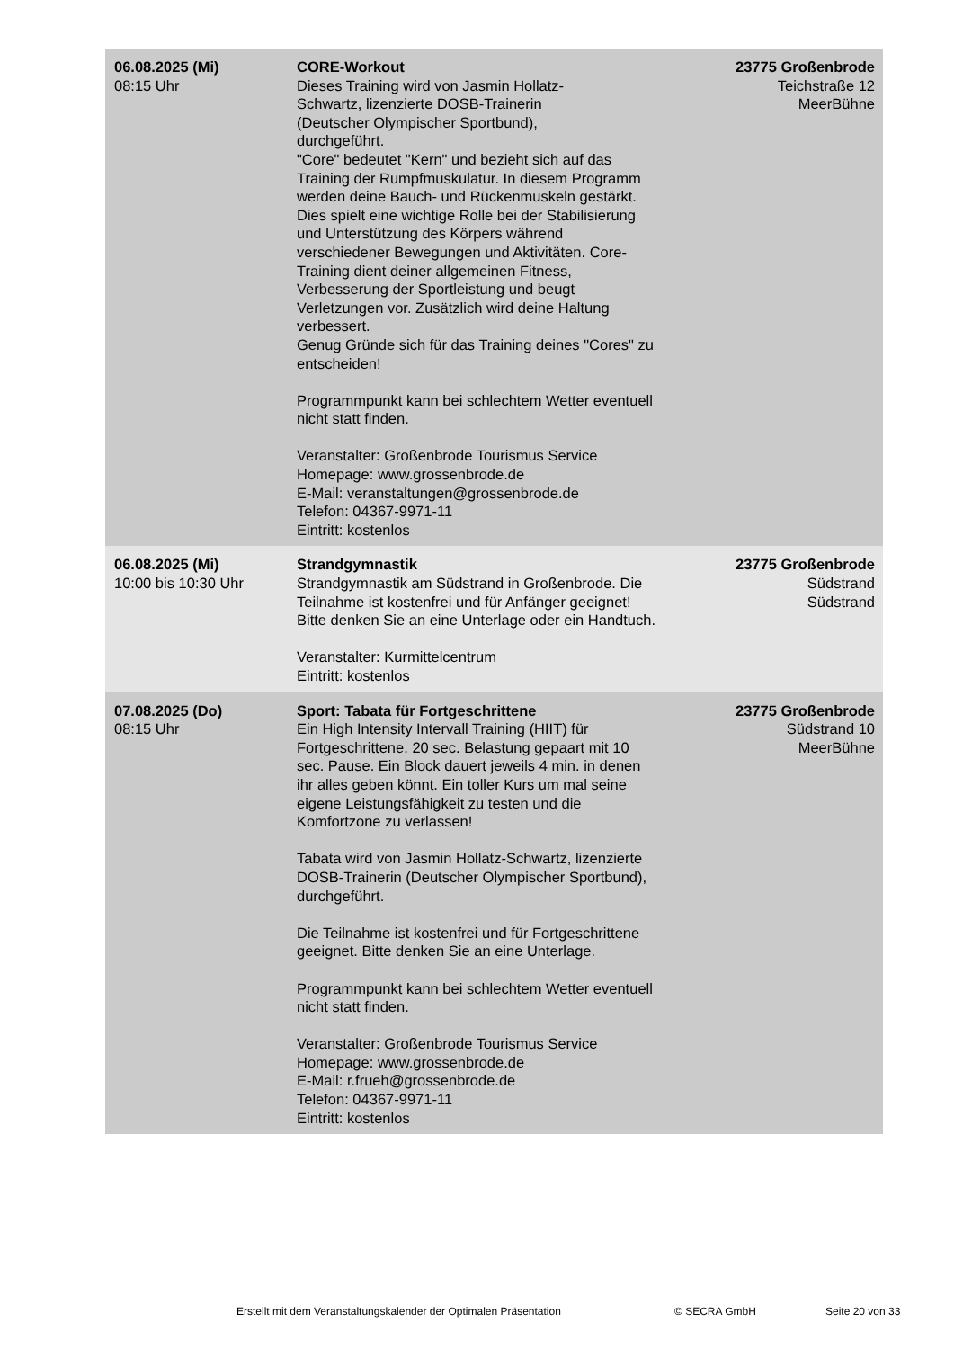| 06.08.2025 (Mi) 08:15 Uhr | CORE-Workout Dieses Training wird von Jasmin Hollatz- Schwartz, lizenzierte DOSB-Trainerin (Deutscher Olympischer Sportbund), durchgeführt. "Core" bedeutet "Kern" und bezieht sich auf das Training der Rumpfmuskulatur. In diesem Programm werden deine Bauch- und Rückenmuskeln gestärkt. Dies spielt eine wichtige Rolle bei der Stabilisierung und Unterstützung des Körpers während verschiedener Bewegungen und Aktivitäten. Core-Training dient deiner allgemeinen Fitness, Verbesserung der Sportleistung und beugt Verletzungen vor. Zusätzlich wird deine Haltung verbessert. Genug Gründe sich für das Training deines "Cores" zu entscheiden! Programmpunkt kann bei schlechtem Wetter eventuell nicht statt finden. Veranstalter: Großenbrode Tourismus Service Homepage: www.grossenbrode.de E-Mail: veranstaltungen@grossenbrode.de Telefon: 04367-9971-11 Eintritt: kostenlos | 23775 Großenbrode Teichstraße 12 MeerBühne |
| 06.08.2025 (Mi) 10:00 bis 10:30 Uhr | Strandgymnastik Strandgymnastik am Südstrand in Großenbrode. Die Teilnahme ist kostenfrei und für Anfänger geeignet! Bitte denken Sie an eine Unterlage oder ein Handtuch. Veranstalter: Kurmittelcentrum Eintritt: kostenlos | 23775 Großenbrode Südstrand Südstrand |
| 07.08.2025 (Do) 08:15 Uhr | Sport: Tabata für Fortgeschrittene Ein High Intensity Intervall Training (HIIT) für Fortgeschrittene. 20 sec. Belastung gepaart mit 10 sec. Pause. Ein Block dauert jeweils 4 min. in denen ihr alles geben könnt. Ein toller Kurs um mal seine eigene Leistungsfähigkeit zu testen und die Komfortzone zu verlassen! Tabata wird von Jasmin Hollatz-Schwartz, lizenzierte DOSB-Trainerin (Deutscher Olympischer Sportbund), durchgeführt. Die Teilnahme ist kostenfrei und für Fortgeschrittene geeignet. Bitte denken Sie an eine Unterlage. Programmpunkt kann bei schlechtem Wetter eventuell nicht statt finden. Veranstalter: Großenbrode Tourismus Service Homepage: www.grossenbrode.de E-Mail: r.frueh@grossenbrode.de Telefon: 04367-9971-11 Eintritt: kostenlos | 23775 Großenbrode Südstrand 10 MeerBühne |
Erstellt mit dem Veranstaltungskalender der Optimalen Präsentation
© SECRA GmbH Seite 20 von 33